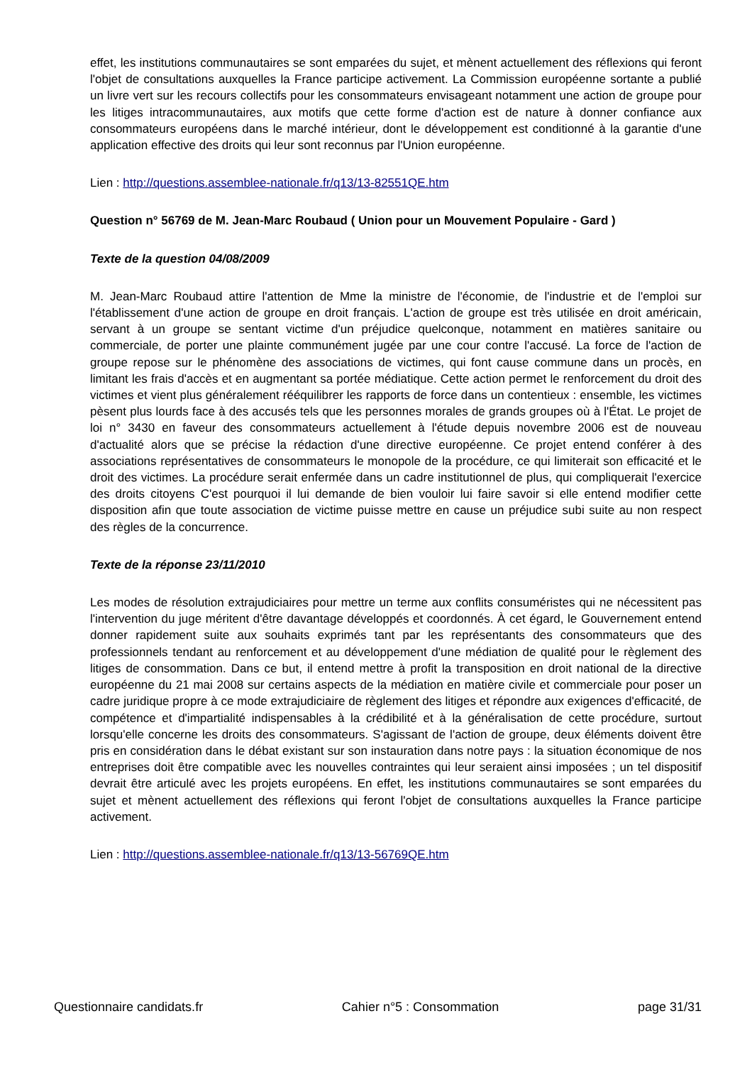effet, les institutions communautaires se sont emparées du sujet, et mènent actuellement des réflexions qui feront l'objet de consultations auxquelles la France participe activement. La Commission européenne sortante a publié un livre vert sur les recours collectifs pour les consommateurs envisageant notamment une action de groupe pour les litiges intracommunautaires, aux motifs que cette forme d'action est de nature à donner confiance aux consommateurs européens dans le marché intérieur, dont le développement est conditionné à la garantie d'une application effective des droits qui leur sont reconnus par l'Union européenne.
Lien : http://questions.assemblee-nationale.fr/q13/13-82551QE.htm
Question n° 56769 de M. Jean-Marc Roubaud ( Union pour un Mouvement Populaire - Gard )
Texte de la question 04/08/2009
M. Jean-Marc Roubaud attire l'attention de Mme la ministre de l'économie, de l'industrie et de l'emploi sur l'établissement d'une action de groupe en droit français. L'action de groupe est très utilisée en droit américain, servant à un groupe se sentant victime d'un préjudice quelconque, notamment en matières sanitaire ou commerciale, de porter une plainte communément jugée par une cour contre l'accusé. La force de l'action de groupe repose sur le phénomène des associations de victimes, qui font cause commune dans un procès, en limitant les frais d'accès et en augmentant sa portée médiatique. Cette action permet le renforcement du droit des victimes et vient plus généralement rééquilibrer les rapports de force dans un contentieux : ensemble, les victimes pèsent plus lourds face à des accusés tels que les personnes morales de grands groupes où à l'État. Le projet de loi n° 3430 en faveur des consommateurs actuellement à l'étude depuis novembre 2006 est de nouveau d'actualité alors que se précise la rédaction d'une directive européenne. Ce projet entend conférer à des associations représentatives de consommateurs le monopole de la procédure, ce qui limiterait son efficacité et le droit des victimes. La procédure serait enfermée dans un cadre institutionnel de plus, qui compliquerait l'exercice des droits citoyens C'est pourquoi il lui demande de bien vouloir lui faire savoir si elle entend modifier cette disposition afin que toute association de victime puisse mettre en cause un préjudice subi suite au non respect des règles de la concurrence.
Texte de la réponse 23/11/2010
Les modes de résolution extrajudiciaires pour mettre un terme aux conflits consuméristes qui ne nécessitent pas l'intervention du juge méritent d'être davantage développés et coordonnés. À cet égard, le Gouvernement entend donner rapidement suite aux souhaits exprimés tant par les représentants des consommateurs que des professionnels tendant au renforcement et au développement d'une médiation de qualité pour le règlement des litiges de consommation. Dans ce but, il entend mettre à profit la transposition en droit national de la directive européenne du 21 mai 2008 sur certains aspects de la médiation en matière civile et commerciale pour poser un cadre juridique propre à ce mode extrajudiciaire de règlement des litiges et répondre aux exigences d'efficacité, de compétence et d'impartialité indispensables à la crédibilité et à la généralisation de cette procédure, surtout lorsqu'elle concerne les droits des consommateurs. S'agissant de l'action de groupe, deux éléments doivent être pris en considération dans le débat existant sur son instauration dans notre pays : la situation économique de nos entreprises doit être compatible avec les nouvelles contraintes qui leur seraient ainsi imposées ; un tel dispositif devrait être articulé avec les projets européens. En effet, les institutions communautaires se sont emparées du sujet et mènent actuellement des réflexions qui feront l'objet de consultations auxquelles la France participe activement.
Lien : http://questions.assemblee-nationale.fr/q13/13-56769QE.htm
Questionnaire candidats.fr Cahier n°5 : Consommation page 31/31